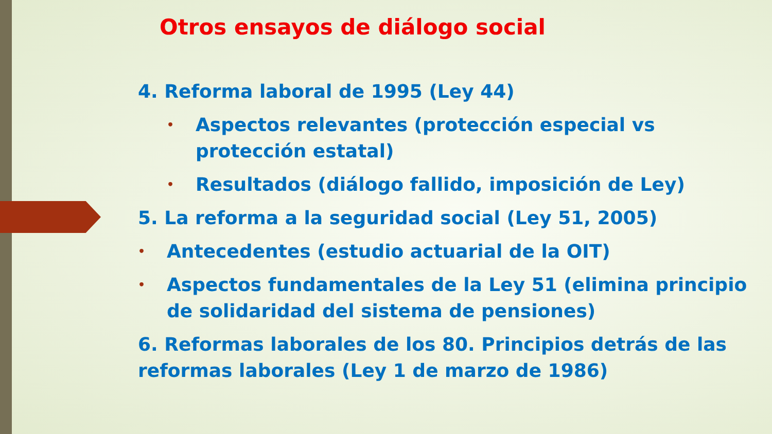Otros ensayos de diálogo social
4. Reforma laboral de 1995 (Ley 44)
•
Aspectos relevantes (protección especial vs protección estatal)
•
Resultados (diálogo fallido, imposición de Ley)
5. La reforma a la seguridad social (Ley 51, 2005)
•
Antecedentes (estudio actuarial de la OIT)
•
Aspectos fundamentales de la Ley 51 (elimina principio de solidaridad del sistema de pensiones)
6. Reformas laborales de los 80. Principios detrás de las reformas laborales (Ley 1 de marzo de 1986)